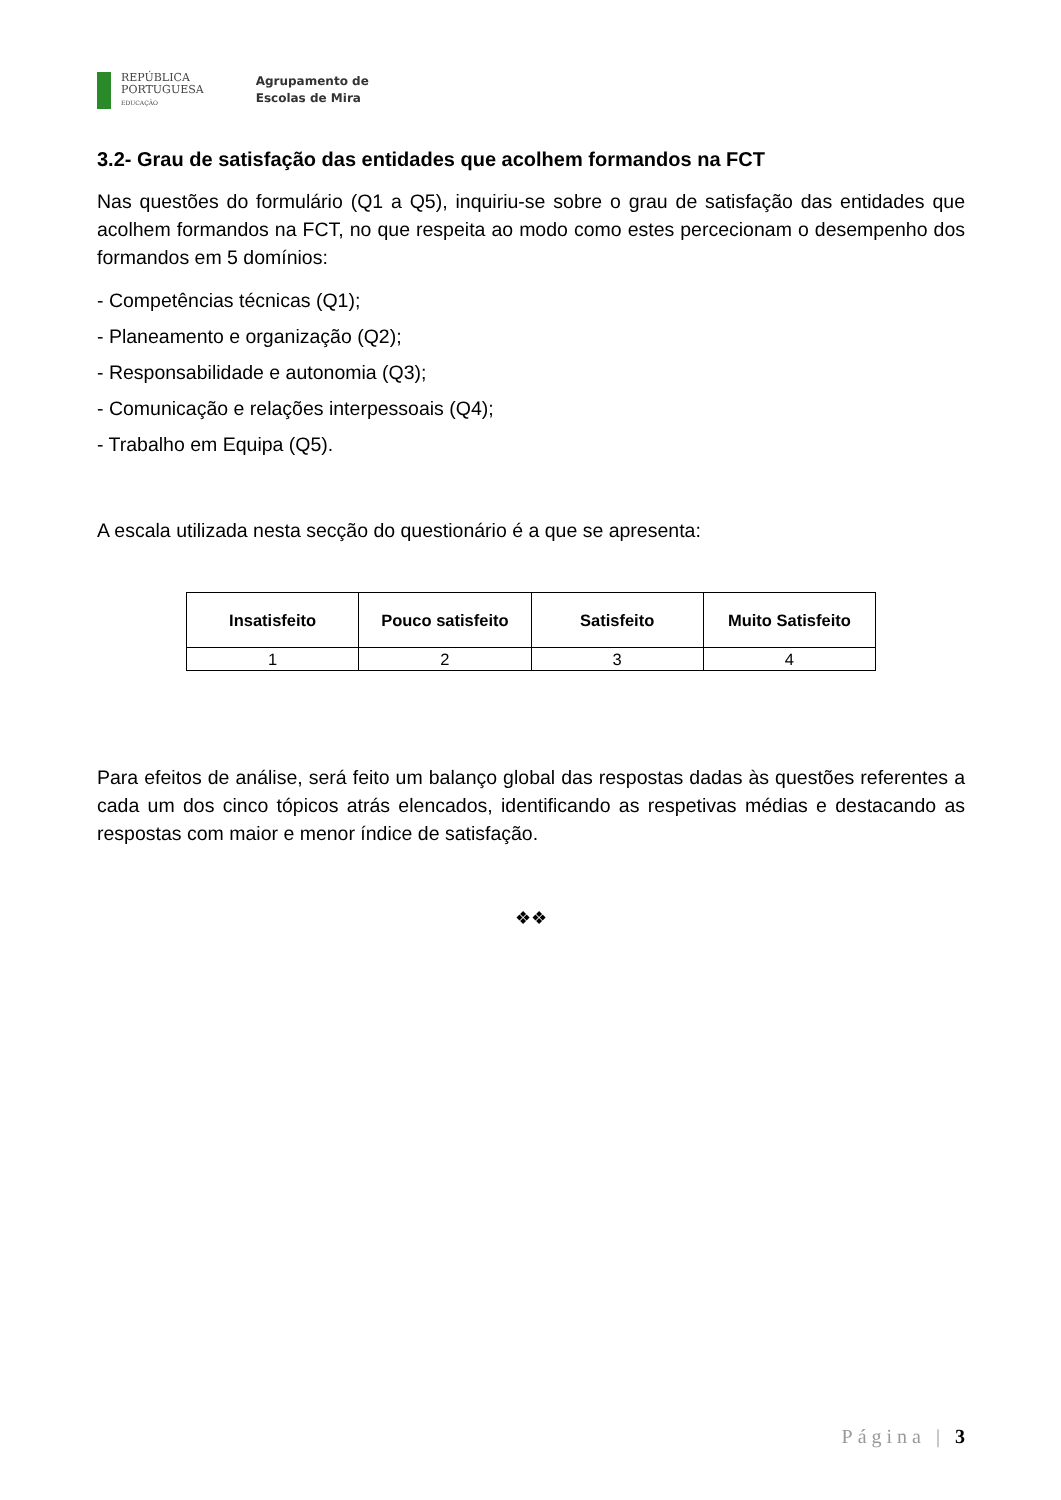REPÚBLICA
PORTUGUESA
EDUCAÇÃO
Agrupamento de
Escolas de Mira
3.2- Grau de satisfação das entidades que acolhem formandos na FCT
Nas questões do formulário (Q1 a Q5), inquiriu-se sobre o grau de satisfação das entidades que acolhem formandos na FCT, no que respeita ao modo como estes percecionam o desempenho dos formandos em 5 domínios:
- Competências técnicas (Q1);
- Planeamento e organização (Q2);
- Responsabilidade e autonomia (Q3);
- Comunicação e relações interpessoais (Q4);
- Trabalho em Equipa (Q5).
A escala utilizada nesta secção do questionário é a que se apresenta:
| Insatisfeito | Pouco satisfeito | Satisfeito | Muito Satisfeito |
| --- | --- | --- | --- |
| 1 | 2 | 3 | 4 |
Para efeitos de análise, será feito um balanço global das respostas dadas às questões referentes a cada um dos cinco tópicos atrás elencados, identificando as respetivas médias e destacando as respostas com maior e menor índice de satisfação.
❖❖
Página | 3